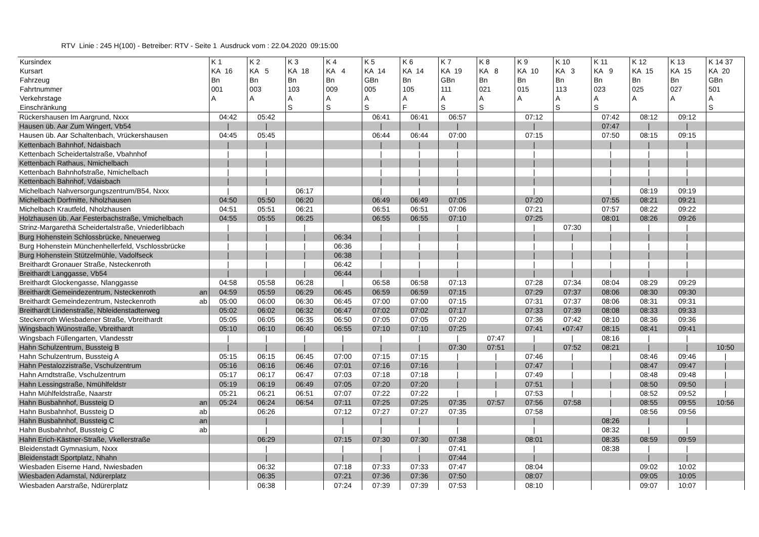RTV Linie : 245 H(100) - Betreiber: RTV - Seite 1 Ausdruck vom : 22.04.2020 09:15:00
| Kursindex Kursart Fahrzeug Fahrtnummer Verkehrstage Einschränkung | K 1 KA 16 Bn 001 A | K 2 KA 5 Bn 003 A | K 3 KA 18 Bn 103 A S | K 4 KA 4 Bn 009 A S | K 5 KA 14 GBn 005 A S | K 6 KA 14 Bn 105 A F | K 7 KA 19 GBn 111 A S | K 8 KA 8 Bn 021 A S | K 9 KA 10 Bn 015 A | K 10 KA 3 Bn 113 A S | K 11 KA 9 Bn 023 A S | K 12 KA 15 Bn 025 A | K 13 KA 15 Bn 027 A | K 14 37 KA 20 GBn 501 A S |
| --- | --- | --- | --- | --- | --- | --- | --- | --- | --- | --- | --- | --- | --- | --- |
| Rückershausen Im Aargrund, Nxxx | 04:42 | 05:42 | | | 06:41 | 06:41 | 06:57 | | 07:12 | | 07:42 | 08:12 | 09:12 | |
| Hausen üb. Aar Zum Wingert, Vb54 | / | / | | | / | / | / | | / | | 07:47 | / | / | |
| Hausen üb. Aar Schaltenbach, Vrückershausen | 04:45 | 05:45 | | | 06:44 | 06:44 | 07:00 | | 07:15 | | 07:50 | 08:15 | 09:15 | |
| Kettenbach Bahnhof, Ndaisbach | / | / | | | / | / | / | | / | | / | / | / | |
| Kettenbach Scheidertalstraße, Vbahnhof | / | / | | | / | / | / | | / | | / | / | / | |
| Kettenbach Rathaus, Nmichelbach | / | / | | | / | / | / | | / | | / | / | / | |
| Kettenbach Bahnhofstraße, Nmichelbach | / | / | | | / | / | / | | / | | / | / | / | |
| Kettenbach Bahnhof, Vdaisbach | / | / | | | / | / | / | | / | | / | / | / | |
| Michelbach Nahversorgungszentrum/B54, Nxxx | / | / | 06:17 | | / | / | / | | / | | / | 08:19 | 09:19 | |
| Michelbach Dorfmitte, Nholzhausen | 04:50 | 05:50 | 06:20 | | 06:49 | 06:49 | 07:05 | | 07:20 | | 07:55 | 08:21 | 09:21 | |
| Michelbach Krautfeld, Nholzhausen | 04:51 | 05:51 | 06:21 | | 06:51 | 06:51 | 07:06 | | 07:21 | | 07:57 | 08:22 | 09:22 | |
| Holzhausen üb. Aar Festerbachstraße, Vmichelbach | 04:55 | 05:55 | 06:25 | | 06:55 | 06:55 | 07:10 | | 07:25 | | 08:01 | 08:26 | 09:26 | |
| Strinz-Margarethä Scheidertalstraße, Vniederlibbach | / | / | / | | / | / | / | | / | 07:30 | / | / | / | |
| Burg Hohenstein Schlossbrücke, Nneuerweg | / | / | / | 06:34 | / | / | / | | / | / | / | / | / | |
| Burg Hohenstein Münchenhellerfeld, Vschlossbrücke | / | / | / | 06:36 | / | / | / | | / | / | / | / | / | |
| Burg Hohenstein Stützelmühle, Vadolfseck | / | / | / | 06:38 | / | / | / | | / | / | / | / | / | |
| Breithardt Gronauer Straße, Nsteckenroth | / | / | / | 06:42 | / | / | / | | / | / | / | / | / | |
| Breithardt Langgasse, Vb54 | / | / | / | 06:44 | / | / | / | | / | / | / | / | / | |
| Breithardt Glockengasse, Nlanggasse | 04:58 | 05:58 | 06:28 | / | 06:58 | 06:58 | 07:13 | | 07:28 | 07:34 | 08:04 | 08:29 | 09:29 | |
| Breithardt Gemeindezentrum, Nsteckenroth an | 04:59 | 05:59 | 06:29 | 06:45 | 06:59 | 06:59 | 07:15 | | 07:29 | 07:37 | 08:06 | 08:30 | 09:30 | |
| Breithardt Gemeindezentrum, Nsteckenroth ab | 05:00 | 06:00 | 06:30 | 06:45 | 07:00 | 07:00 | 07:15 | | 07:31 | 07:37 | 08:06 | 08:31 | 09:31 | |
| Breithardt Lindenstraße, Nbleidenstadterweg | 05:02 | 06:02 | 06:32 | 06:47 | 07:02 | 07:02 | 07:17 | | 07:33 | 07:39 | 08:08 | 08:33 | 09:33 | |
| Steckenroth Wiesbadener Straße, Vbreithardt | 05:05 | 06:05 | 06:35 | 06:50 | 07:05 | 07:05 | 07:20 | | 07:36 | 07:42 | 08:10 | 08:36 | 09:36 | |
| Wingsbach Wünostraße, Vbreithardt | 05:10 | 06:10 | 06:40 | 06:55 | 07:10 | 07:10 | 07:25 | | 07:41 | ◖07:47 | 08:15 | 08:41 | 09:41 | |
| Wingsbach Füllengarten, Vlandesstr | / | / | / | / | / | / | / | 07:47 | / | / | 08:16 | / | / | |
| Hahn Schulzentrum, Bussteig B | / | / | / | / | / | / | 07:30 | 07:51 | / | 07:52 | 08:21 | / | / | 10:50 |
| Hahn Schulzentrum, Bussteig A | 05:15 | 06:15 | 06:45 | 07:00 | 07:15 | 07:15 | / | / | 07:46 | / | / | 08:46 | 09:46 | / |
| Hahn Pestalozzistraße, Vschulzentrum | 05:16 | 06:16 | 06:46 | 07:01 | 07:16 | 07:16 | / | / | 07:47 | / | / | 08:47 | 09:47 | / |
| Hahn Arndtstraße, Vschulzentrum | 05:17 | 06:17 | 06:47 | 07:03 | 07:18 | 07:18 | / | / | 07:49 | / | / | 08:48 | 09:48 | / |
| Hahn Lessingstraße, Nmühlfeldstr | 05:19 | 06:19 | 06:49 | 07:05 | 07:20 | 07:20 | / | / | 07:51 | / | / | 08:50 | 09:50 | / |
| Hahn Mühlfeldstraße, Naarstr | 05:21 | 06:21 | 06:51 | 07:07 | 07:22 | 07:22 | / | / | 07:53 | / | / | 08:52 | 09:52 | / |
| Hahn Busbahnhof, Bussteig D an | 05:24 | 06:24 | 06:54 | 07:11 | 07:25 | 07:25 | 07:35 | 07:57 | 07:56 | 07:58 | / | 08:55 | 09:55 | 10:56 |
| Hahn Busbahnhof, Bussteig D ab | | 06:26 | | 07:12 | 07:27 | 07:27 | 07:35 | | 07:58 | | / | 08:56 | 09:56 | |
| Hahn Busbahnhof, Bussteig C an | | / | | / | / | / | / | | / | | 08:26 | / | / | |
| Hahn Busbahnhof, Bussteig C ab | | / | | / | / | / | / | | / | | 08:32 | / | / | |
| Hahn Erich-Kästner-Straße, Vkellerstraße | | 06:29 | | 07:15 | 07:30 | 07:30 | 07:38 | | 08:01 | | 08:35 | 08:59 | 09:59 | |
| Bleidenstadt Gymnasium, Nxxx | | / | | / | / | / | 07:41 | | / | | 08:38 | / | / | |
| Bleidenstadt Sportplatz, Nhahn | | / | | / | / | / | 07:44 | | / | | | / | / | |
| Wiesbaden Eiserne Hand, Nwiesbaden | | 06:32 | | 07:18 | 07:33 | 07:33 | 07:47 | | 08:04 | | | 09:02 | 10:02 | |
| Wiesbaden Adamstal, Ndürerplatz | | 06:35 | | 07:21 | 07:36 | 07:36 | 07:50 | | 08:07 | | | 09:05 | 10:05 | |
| Wiesbaden Aarstraße, Ndürerplatz | | 06:38 | | 07:24 | 07:39 | 07:39 | 07:53 | | 08:10 | | | 09:07 | 10:07 | |